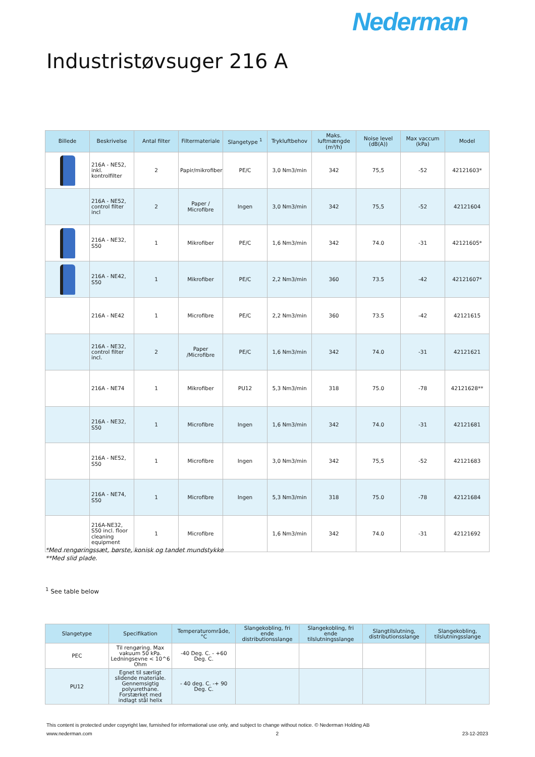Nederman
Industristøvsuger 216 A
| Billede | Beskrivelse | Antal filter | Filtermateriale | Slangetype <sup>1</sup> | Trykluftbehov | Maks. luftmængde (m³/h) | Noise level (dB(A)) | Max vaccum (kPa) | Model |
| --- | --- | --- | --- | --- | --- | --- | --- | --- | --- |
| | 216A - NE52, inkl. kontrolfilter | 2 | Papir/mikrofiber | PE/C | 3,0 Nm3/min | 342 | 75,5 | -52 | 42121603* |
| | 216A - NE52, control filter incl | 2 | Paper / Microfibre | Ingen | 3,0 Nm3/min | 342 | 75,5 | -52 | 42121604 |
| | 216A - NE32, S50 | 1 | Mikrofiber | PE/C | 1,6 Nm3/min | 342 | 74.0 | -31 | 42121605* |
| | 216A - NE42, S50 | 1 | Mikrofiber | PE/C | 2,2 Nm3/min | 360 | 73.5 | -42 | 42121607* |
| | 216A - NE42 | 1 | Microfibre | PE/C | 2,2 Nm3/min | 360 | 73.5 | -42 | 42121615 |
| | 216A - NE32, control filter incl. | 2 | Paper /Microfibre | PE/C | 1,6 Nm3/min | 342 | 74.0 | -31 | 42121621 |
| | 216A - NE74 | 1 | Mikrofiber | PU12 | 5,3 Nm3/min | 318 | 75.0 | -78 | 42121628** |
| | 216A - NE32, S50 | 1 | Microfibre | Ingen | 1,6 Nm3/min | 342 | 74.0 | -31 | 42121681 |
| | 216A - NE52, S50 | 1 | Microfibre | Ingen | 3,0 Nm3/min | 342 | 75,5 | -52 | 42121683 |
| | 216A - NE74, S50 | 1 | Microfibre | Ingen | 5,3 Nm3/min | 318 | 75.0 | -78 | 42121684 |
| | 216A-NE32, S50 incl. floor cleaning equipment | 1 | Microfibre | | 1,6 Nm3/min | 342 | 74.0 | -31 | 42121692 |
*Med rengøringssæt, børste, konisk og tandet mundstykke
**Med slid plade.
<sup>1</sup> See table below
| Slangetype | Specifikation | Temperaturområde, °C | Slangekobling, fri ende distributionsslange | Slangekobling, fri ende tilslutningsslange | Slangtilslutning, distributionsslange | Slangekobling, tilslutningsslange |
| --- | --- | --- | --- | --- | --- | --- |
| PEC | Til rengøring. Max vakuum 50 kPa. Ledningsevne < 10^6 Ohm | -40 Deg. C. - +60 Deg. C. | | | | |
| PU12 | Egnet til særligt slidende materiale. Gennemsigtig polyurethane. Forstærket med indlagt stål helix | - 40 deg. C. -+ 90 Deg. C. | | | | |
This content is protected under copyright law, furnished for informational use only, and subject to change without notice. © Nederman Holding AB
www.nederman.com 2 23-12-2023